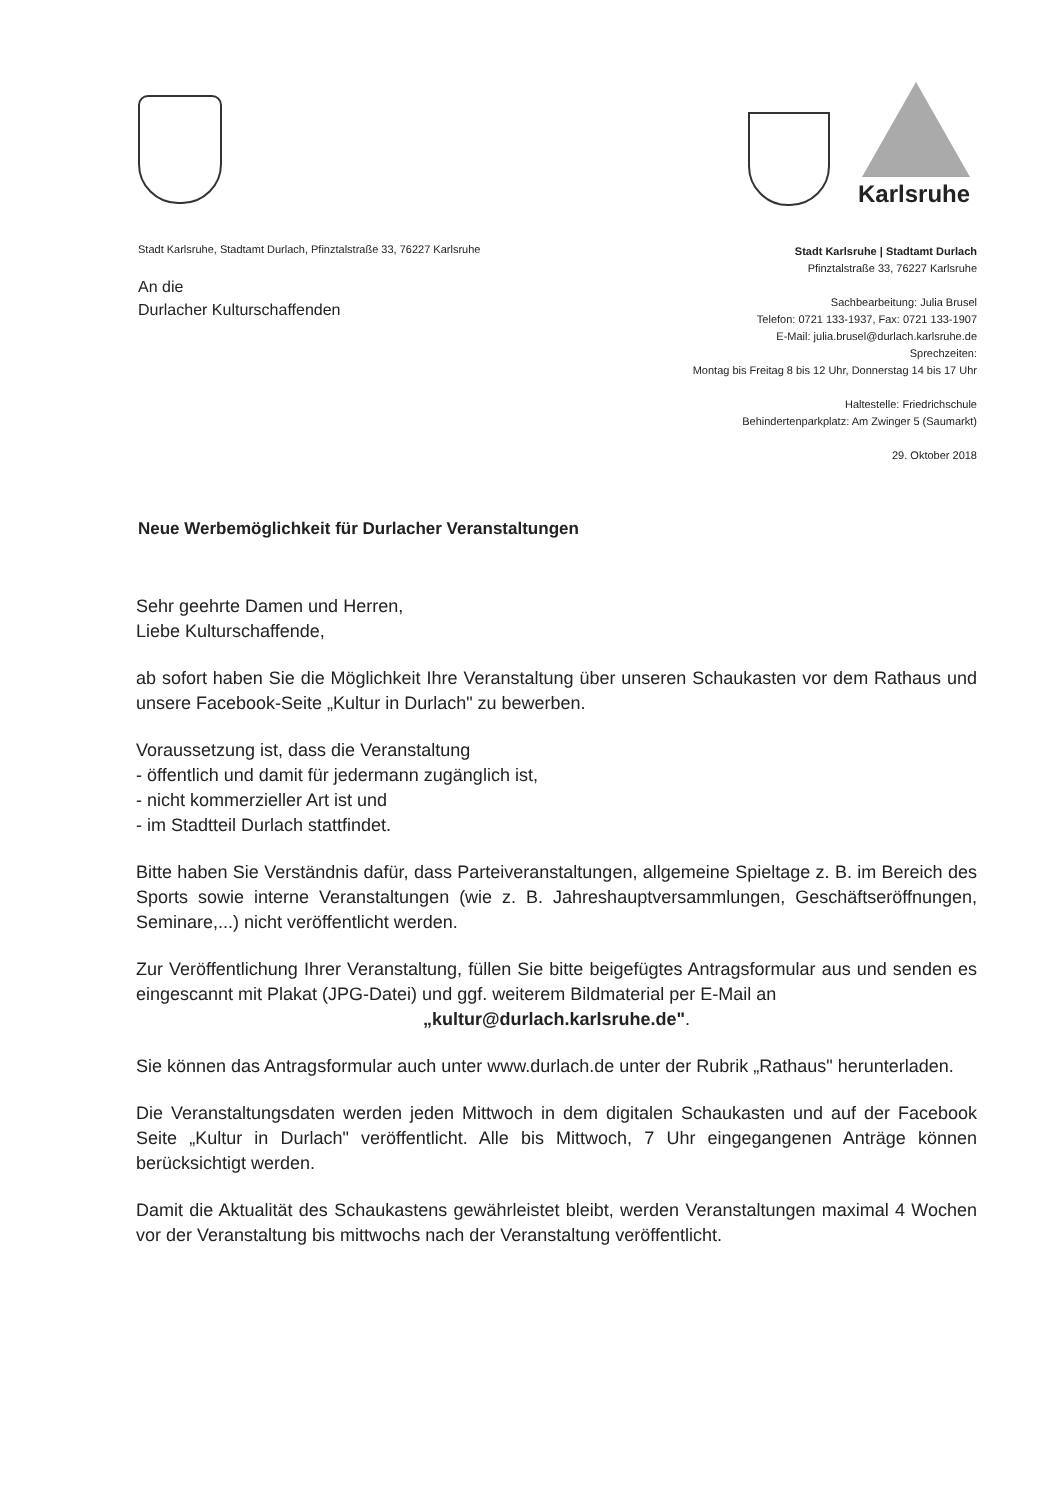Karlsruhe
Stadt Karlsruhe, Stadtamt Durlach, Pfinztalstraße 33, 76227 Karlsruhe
An die
Durlacher Kulturschaffenden
Stadt Karlsruhe | Stadtamt Durlach
Pfinztalstraße 33, 76227 Karlsruhe
Sachbearbeitung: Julia Brusel
Telefon: 0721 133-1937, Fax: 0721 133-1907
E-Mail: julia.brusel@durlach.karlsruhe.de
Sprechzeiten:
Montag bis Freitag 8 bis 12 Uhr, Donnerstag 14 bis 17 Uhr
Haltestelle: Friedrichschule
Behindertenparkplatz: Am Zwinger 5 (Saumarkt)
29. Oktober 2018
Neue Werbemöglichkeit für Durlacher Veranstaltungen
Sehr geehrte Damen und Herren,
Liebe Kulturschaffende,
ab sofort haben Sie die Möglichkeit Ihre Veranstaltung über unseren Schaukasten vor dem Rathaus und unsere Facebook-Seite „Kultur in Durlach" zu bewerben.
Voraussetzung ist, dass die Veranstaltung
- öffentlich und damit für jedermann zugänglich ist,
- nicht kommerzieller Art ist und
- im Stadtteil Durlach stattfindet.
Bitte haben Sie Verständnis dafür, dass Parteiveranstaltungen, allgemeine Spieltage z. B. im Bereich des Sports sowie interne Veranstaltungen (wie z. B. Jahreshauptversammlungen, Geschäftseröffnungen, Seminare,...) nicht veröffentlicht werden.
Zur Veröffentlichung Ihrer Veranstaltung, füllen Sie bitte beigefügtes Antragsformular aus und senden es eingescannt mit Plakat (JPG-Datei) und ggf. weiterem Bildmaterial per E-Mail an
„kultur@durlach.karlsruhe.de".
Sie können das Antragsformular auch unter www.durlach.de unter der Rubrik „Rathaus" herunterladen.
Die Veranstaltungsdaten werden jeden Mittwoch in dem digitalen Schaukasten und auf der Facebook Seite „Kultur in Durlach" veröffentlicht. Alle bis Mittwoch, 7 Uhr eingegangenen Anträge können berücksichtigt werden.
Damit die Aktualität des Schaukastens gewährleistet bleibt, werden Veranstaltungen maximal 4 Wochen vor der Veranstaltung bis mittwochs nach der Veranstaltung veröffentlicht.